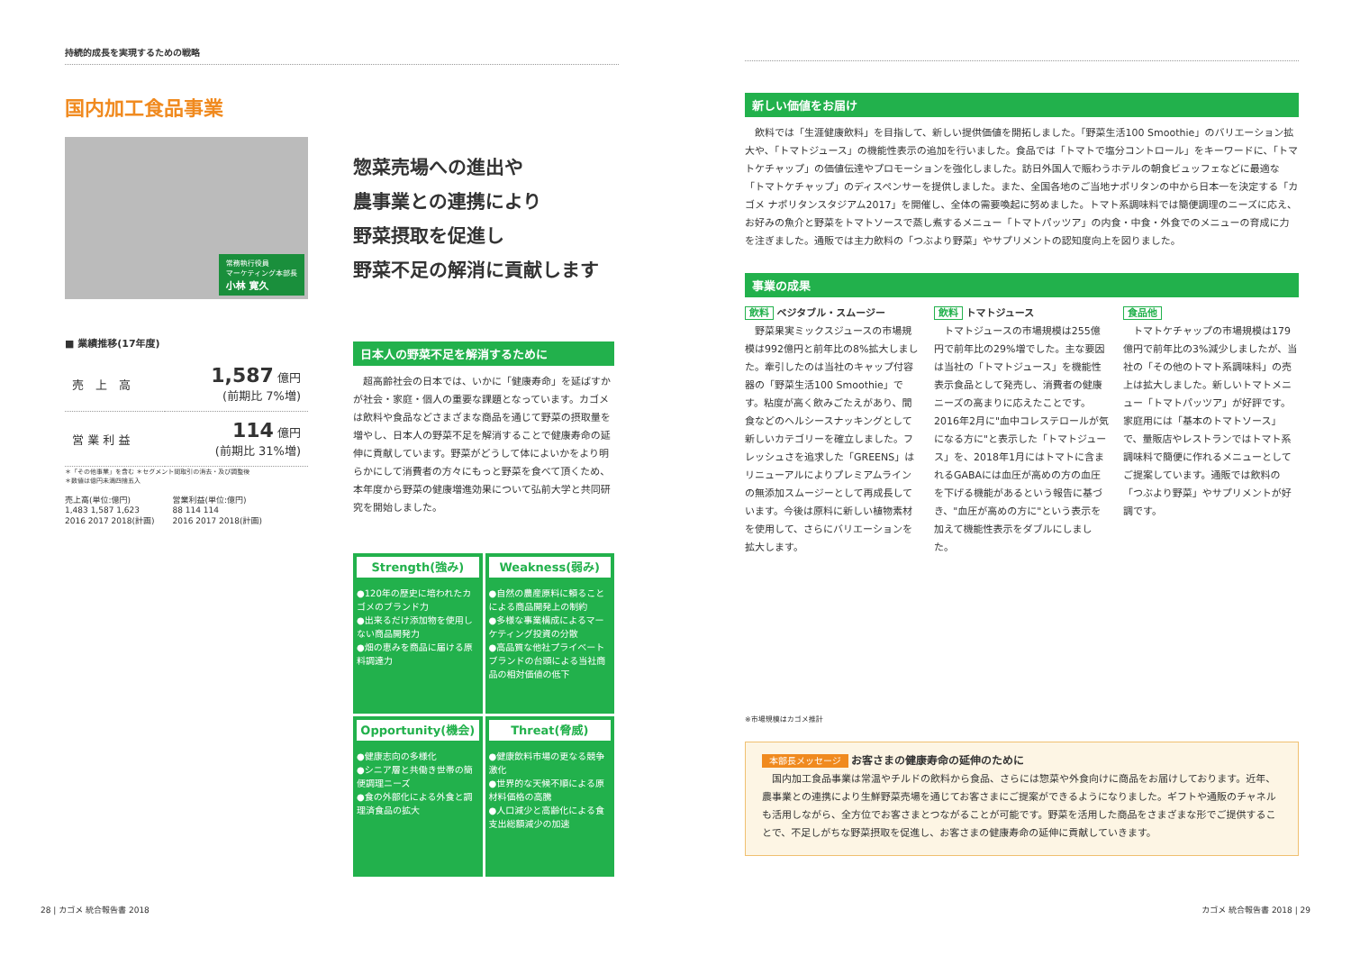持続的成長を実現するための戦略
国内加工食品事業
常務執行役員
マーケティング本部長
小林 寛久
■ 業績推移(17年度)
| 売 上 高 | 1,587 億円 (前期比 7%増) |
| 営 業 利 益 | 114 億円 (前期比 31%増) |
＊「その他事業」を含む ＊セグメント間取引の消去・及び調整後
＊数値は億円未満四捨五入
売上高(単位:億円)
1,483 1,587 1,623
2016 2017 2018(計画)
営業利益(単位:億円)
88 114 114
2016 2017 2018(計画)
惣菜売場への進出や
農事業との連携により
野菜摂取を促進し
野菜不足の解消に貢献します
日本人の野菜不足を解消するために
　超高齢社会の日本では、いかに「健康寿命」を延ばすかが社会・家庭・個人の重要な課題となっています。カゴメは飲料や食品などさまざまな商品を通じて野菜の摂取量を増やし、日本人の野菜不足を解消することで健康寿命の延伸に貢献しています。野菜がどうして体によいかをより明らかにして消費者の方々にもっと野菜を食べて頂くため、本年度から野菜の健康増進効果について弘前大学と共同研究を開始しました。
Strength(強み)
●120年の歴史に培われたカゴメのブランド力
●出来るだけ添加物を使用しない商品開発力
●畑の恵みを商品に届ける原料調達力
Weakness(弱み)
●自然の農産原料に頼ることによる商品開発上の制約
●多様な事業構成によるマーケティング投資の分散
●高品質な他社プライベートブランドの台頭による当社商品の相対価値の低下
Opportunity(機会)
●健康志向の多様化
●シニア層と共働き世帯の簡便調理ニーズ
●食の外部化による外食と調理済食品の拡大
Threat(脅威)
●健康飲料市場の更なる競争激化
●世界的な天候不順による原材料価格の高騰
●人口減少と高齢化による食支出総額減少の加速
新しい価値をお届け
　飲料では「生涯健康飲料」を目指して、新しい提供価値を開拓しました。「野菜生活100 Smoothie」のバリエーション拡大や、「トマトジュース」の機能性表示の追加を行いました。食品では「トマトで塩分コントロール」をキーワードに、「トマトケチャップ」の価値伝達やプロモーションを強化しました。訪日外国人で賑わうホテルの朝食ビュッフェなどに最適な「トマトケチャップ」のディスペンサーを提供しました。また、全国各地のご当地ナポリタンの中から日本一を決定する「カゴメ ナポリタンスタジアム2017」を開催し、全体の需要喚起に努めました。トマト系調味料では簡便調理のニーズに応え、お好みの魚介と野菜をトマトソースで蒸し煮するメニュー「トマトパッツア」の内食・中食・外食でのメニューの育成に力を注ぎました。通販では主力飲料の「つぶより野菜」やサプリメントの認知度向上を図りました。
事業の成果
飲料 ベジタブル・スムージー
　野菜果実ミックスジュースの市場規模は992億円と前年比の8%拡大しました。牽引したのは当社のキャップ付容器の「野菜生活100 Smoothie」です。粘度が高く飲みごたえがあり、間食などのヘルシースナッキングとして新しいカテゴリーを確立しました。フレッシュさを追求した「GREENS」はリニューアルによりプレミアムラインの無添加スムージーとして再成長しています。今後は原料に新しい植物素材を使用して、さらにバリエーションを拡大します。
飲料 トマトジュース
　トマトジュースの市場規模は255億円で前年比の29%増でした。主な要因は当社の「トマトジュース」を機能性表示食品として発売し、消費者の健康ニーズの高まりに応えたことです。2016年2月に"血中コレステロールが気になる方に"と表示した「トマトジュース」を、2018年1月にはトマトに含まれるGABAには血圧が高めの方の血圧を下げる機能があるという報告に基づき、"血圧が高めの方に"という表示を加えて機能性表示をダブルにしました。
食品他
　トマトケチャップの市場規模は179億円で前年比の3%減少しましたが、当社の「その他のトマト系調味料」の売上は拡大しました。新しいトマトメニュー「トマトパッツア」が好評です。家庭用には「基本のトマトソース」で、量販店やレストランではトマト系調味料で簡便に作れるメニューとしてご提案しています。通販では飲料の「つぶより野菜」やサプリメントが好調です。
※市場規模はカゴメ推計
本部長メッセージ お客さまの健康寿命の延伸のために
　国内加工食品事業は常温やチルドの飲料から食品、さらには惣菜や外食向けに商品をお届けしております。近年、農事業との連携により生鮮野菜売場を通じてお客さまにご提案ができるようになりました。ギフトや通販のチャネルも活用しながら、全方位でお客さまとつながることが可能です。野菜を活用した商品をさまざまな形でご提供することで、不足しがちな野菜摂取を促進し、お客さまの健康寿命の延伸に貢献していきます。
28 | カゴメ 統合報告書 2018 カゴメ 統合報告書 2018 | 29